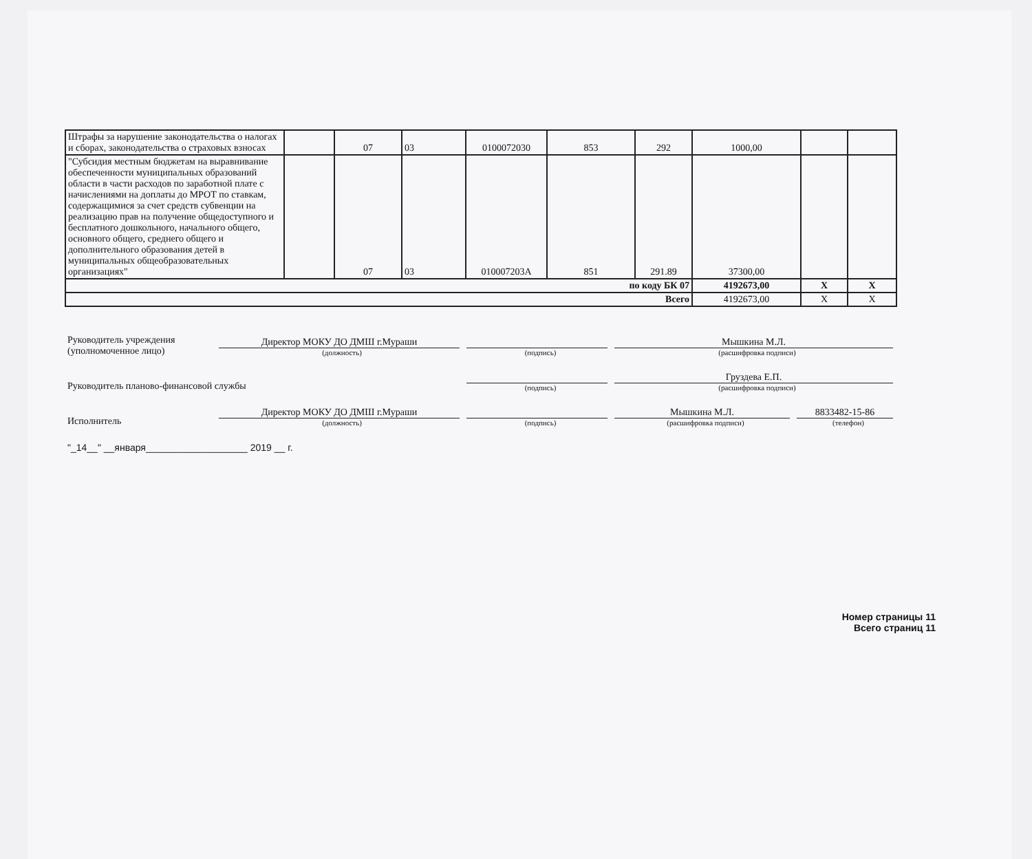| Штрафы за нарушение законодательства о налогах и сборах, законодательства о страховых взносах | | 07 | 03 | 0100072030 | 853 | 292 | 1000,00 | | |
| "Субсидия местным бюджетам на выравнивание обеспеченности муниципальных образований области в части расходов по заработной плате с начислениями на доплаты до МРОТ по ставкам, содержащимися за счет средств субвенции на реализацию прав на получение общедоступного и бесплатного дошкольного, начального общего, основного общего, среднего общего и дополнительного образования детей в муниципальных общеобразовательных организациях" | | 07 | 03 | 010007203A | 851 | 291.89 | 37300,00 | | |
| по коду БК 07 | | | | | | | 4192673,00 | X | X |
| Всего | | | | | | | 4192673,00 | X | X |
Руководитель учреждения
(уполномоченное лицо)
Директор МОКУ ДО ДМШ г.Мураши
(должность)
(подпись)
Мышкина М.Л.
(расшифровка подписи)
Руководитель планово-финансовой службы
(подпись)
Груздева Е.П.
(расшифровка подписи)
Исполнитель
Директор МОКУ ДО ДМШ г.Мураши
(должность)
(подпись)
Мышкина М.Л.
(расшифровка подписи)
8833482-15-86
(телефон)
"_14__" __января___________________ 2019 __ г.
Номер страницы 11
Всего страниц 11